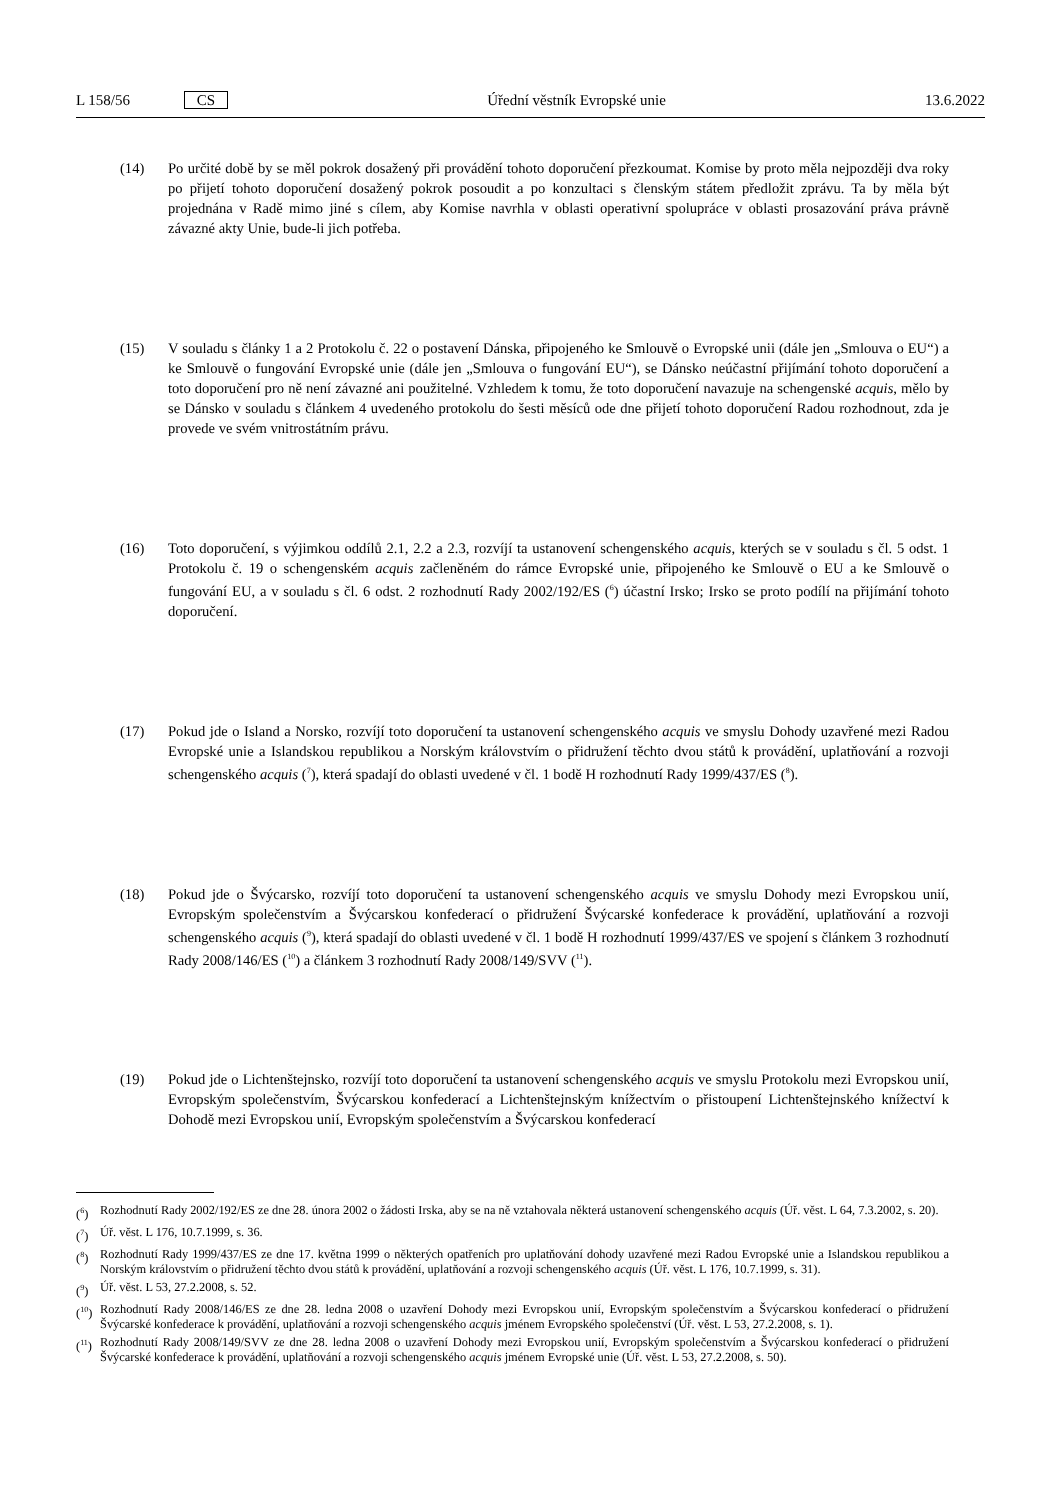L 158/56 CS Úřední věstník Evropské unie 13.6.2022
(14) Po určité době by se měl pokrok dosažený při provádění tohoto doporučení přezkoumat. Komise by proto měla nejpozději dva roky po přijetí tohoto doporučení dosažený pokrok posoudit a po konzultaci s členským státem předložit zprávu. Ta by měla být projednána v Radě mimo jiné s cílem, aby Komise navrhla v oblasti operativní spolupráce v oblasti prosazování práva právně závazné akty Unie, bude-li jich potřeba.
(15) V souladu s články 1 a 2 Protokolu č. 22 o postavení Dánska, připojeného ke Smlouvě o Evropské unii (dále jen „Smlouva o EU“) a ke Smlouvě o fungování Evropské unie (dále jen „Smlouva o fungování EU“), se Dánsko neúčastní přijímání tohoto doporučení a toto doporučení pro ně není závazné ani použitelné. Vzhledem k tomu, že toto doporučení navazuje na schengenské acquis, mělo by se Dánsko v souladu s článkem 4 uvedeného protokolu do šesti měsíců ode dne přijetí tohoto doporučení Radou rozhodnout, zda je provede ve svém vnitrostátním právu.
(16) Toto doporučení, s výjimkou oddílů 2.1, 2.2 a 2.3, rozvíjí ta ustanovení schengenského acquis, kterých se v souladu s čl. 5 odst. 1 Protokolu č. 19 o schengenském acquis začleněném do rámce Evropské unie, připojeného ke Smlouvě o EU a ke Smlouvě o fungování EU, a v souladu s čl. 6 odst. 2 rozhodnutí Rady 2002/192/ES (<sup>6</sup>) účastní Irsko; Irsko se proto podílí na přijímání tohoto doporučení.
(17) Pokud jde o Island a Norsko, rozvíjí toto doporučení ta ustanovení schengenského acquis ve smyslu Dohody uzavřené mezi Radou Evropské unie a Islandskou republikou a Norským královstvím o přidružení těchto dvou států k provádění, uplatňování a rozvoji schengenského acquis (<sup>7</sup>), která spadají do oblasti uvedené v čl. 1 bodě H rozhodnutí Rady 1999/437/ES (<sup>8</sup>).
(18) Pokud jde o Švýcarsko, rozvíjí toto doporučení ta ustanovení schengenského acquis ve smyslu Dohody mezi Evropskou unií, Evropským společenstvím a Švýcarskou konfederací o přidružení Švýcarské konfederace k provádění, uplatňování a rozvoji schengenského acquis (<sup>9</sup>), která spadají do oblasti uvedené v čl. 1 bodě H rozhodnutí 1999/437/ES ve spojení s článkem 3 rozhodnutí Rady 2008/146/ES (<sup>10</sup>) a článkem 3 rozhodnutí Rady 2008/149/SVV (<sup>11</sup>).
(19) Pokud jde o Lichtenštejnsko, rozvíjí toto doporučení ta ustanovení schengenského acquis ve smyslu Protokolu mezi Evropskou unií, Evropským společenstvím, Švýcarskou konfederací a Lichtenštejnským knížectvím o přistoupení Lichtenštejnského knížectví k Dohodě mezi Evropskou unií, Evropským společenstvím a Švýcarskou konfederací
(<sup>6</sup>) Rozhodnutí Rady 2002/192/ES ze dne 28. února 2002 o žádosti Irska, aby se na ně vztahovala některá ustanovení schengenského acquis (Úř. věst. L 64, 7.3.2002, s. 20).
(<sup>7</sup>) Úř. věst. L 176, 10.7.1999, s. 36.
(<sup>8</sup>) Rozhodnutí Rady 1999/437/ES ze dne 17. května 1999 o některých opatřeních pro uplatňování dohody uzavřené mezi Radou Evropské unie a Islandskou republikou a Norským královstvím o přidružení těchto dvou států k provádění, uplatňování a rozvoji schengenského acquis (Úř. věst. L 176, 10.7.1999, s. 31).
(<sup>9</sup>) Úř. věst. L 53, 27.2.2008, s. 52.
(<sup>10</sup>)
Rozhodnutí Rady 2008/146/ES ze dne 28. ledna 2008 o uzavření Dohody mezi Evropskou unií, Evropským společenstvím a Švýcarskou konfederací o přidružení Švýcarské konfederace k provádění, uplatňování a rozvoji schengenského acquis jménem Evropského společenství (Úř. věst. L 53, 27.2.2008, s. 1).
(<sup>11</sup>)
Rozhodnutí Rady 2008/149/SVV ze dne 28. ledna 2008 o uzavření Dohody mezi Evropskou unií, Evropským společenstvím a Švýcarskou konfederací o přidružení Švýcarské konfederace k provádění, uplatňování a rozvoji schengenského acquis jménem Evropské unie (Úř. věst. L 53, 27.2.2008, s. 50).